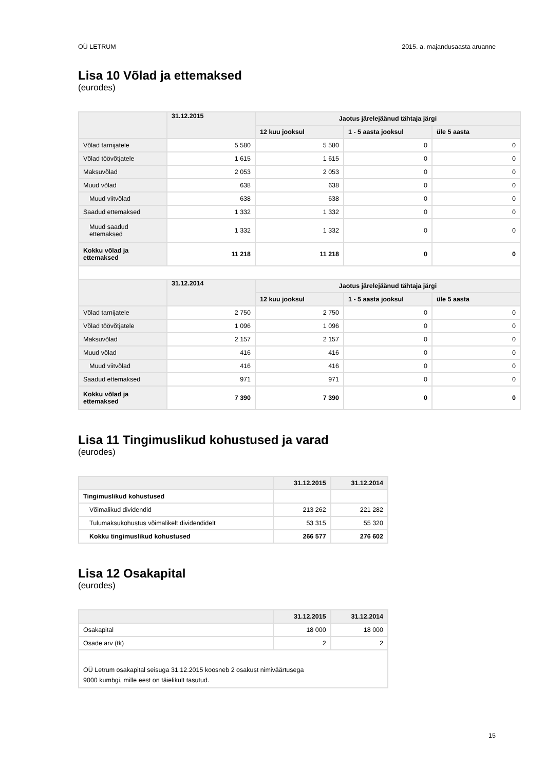OÜ LETRUM 2015. a. majandusaasta aruanne
Lisa 10 Võlad ja ettemaksed
(eurodes)
| | 31.12.2015 | Jaotus järelejäänud tähtaja järgi | | |
| --- | --- | --- | --- | --- |
| | | 12 kuu jooksul | 1 - 5 aasta jooksul | üle 5 aasta |
| Võlad tarnijatele | 5 580 | 5 580 | 0 | 0 |
| Võlad töövõtjatele | 1 615 | 1 615 | 0 | 0 |
| Maksuvõlad | 2 053 | 2 053 | 0 | 0 |
| Muud võlad | 638 | 638 | 0 | 0 |
| Muud viitvõlad | 638 | 638 | 0 | 0 |
| Saadud ettemaksed | 1 332 | 1 332 | 0 | 0 |
| Muud saadud ettemaksed | 1 332 | 1 332 | 0 | 0 |
| Kokku võlad ja ettemaksed | 11 218 | 11 218 | 0 | 0 |
| | 31.12.2014 | Jaotus järelejäänud tähtaja järgi | | |
| | | 12 kuu jooksul | 1 - 5 aasta jooksul | üle 5 aasta |
| Võlad tarnijatele | 2 750 | 2 750 | 0 | 0 |
| Võlad töövõtjatele | 1 096 | 1 096 | 0 | 0 |
| Maksuvõlad | 2 157 | 2 157 | 0 | 0 |
| Muud võlad | 416 | 416 | 0 | 0 |
| Muud viitvõlad | 416 | 416 | 0 | 0 |
| Saadud ettemaksed | 971 | 971 | 0 | 0 |
| Kokku võlad ja ettemaksed | 7 390 | 7 390 | 0 | 0 |
Lisa 11 Tingimuslikud kohustused ja varad
(eurodes)
| | 31.12.2015 | 31.12.2014 |
| --- | --- | --- |
| Tingimuslikud kohustused | | |
| Võimalikud dividendid | 213 262 | 221 282 |
| Tulumaksukohustus võimalikelt dividendidelt | 53 315 | 55 320 |
| Kokku tingimuslikud kohustused | 266 577 | 276 602 |
Lisa 12 Osakapital
(eurodes)
| | 31.12.2015 | 31.12.2014 |
| --- | --- | --- |
| Osakapital | 18 000 | 18 000 |
| Osade arv (tk) | 2 | 2 |
| OÜ Letrum osakapital seisuga 31.12.2015 koosneb 2 osakust nimiväärtusega 9000 kumbgi, mille eest on täielikult tasutud. | | |
15